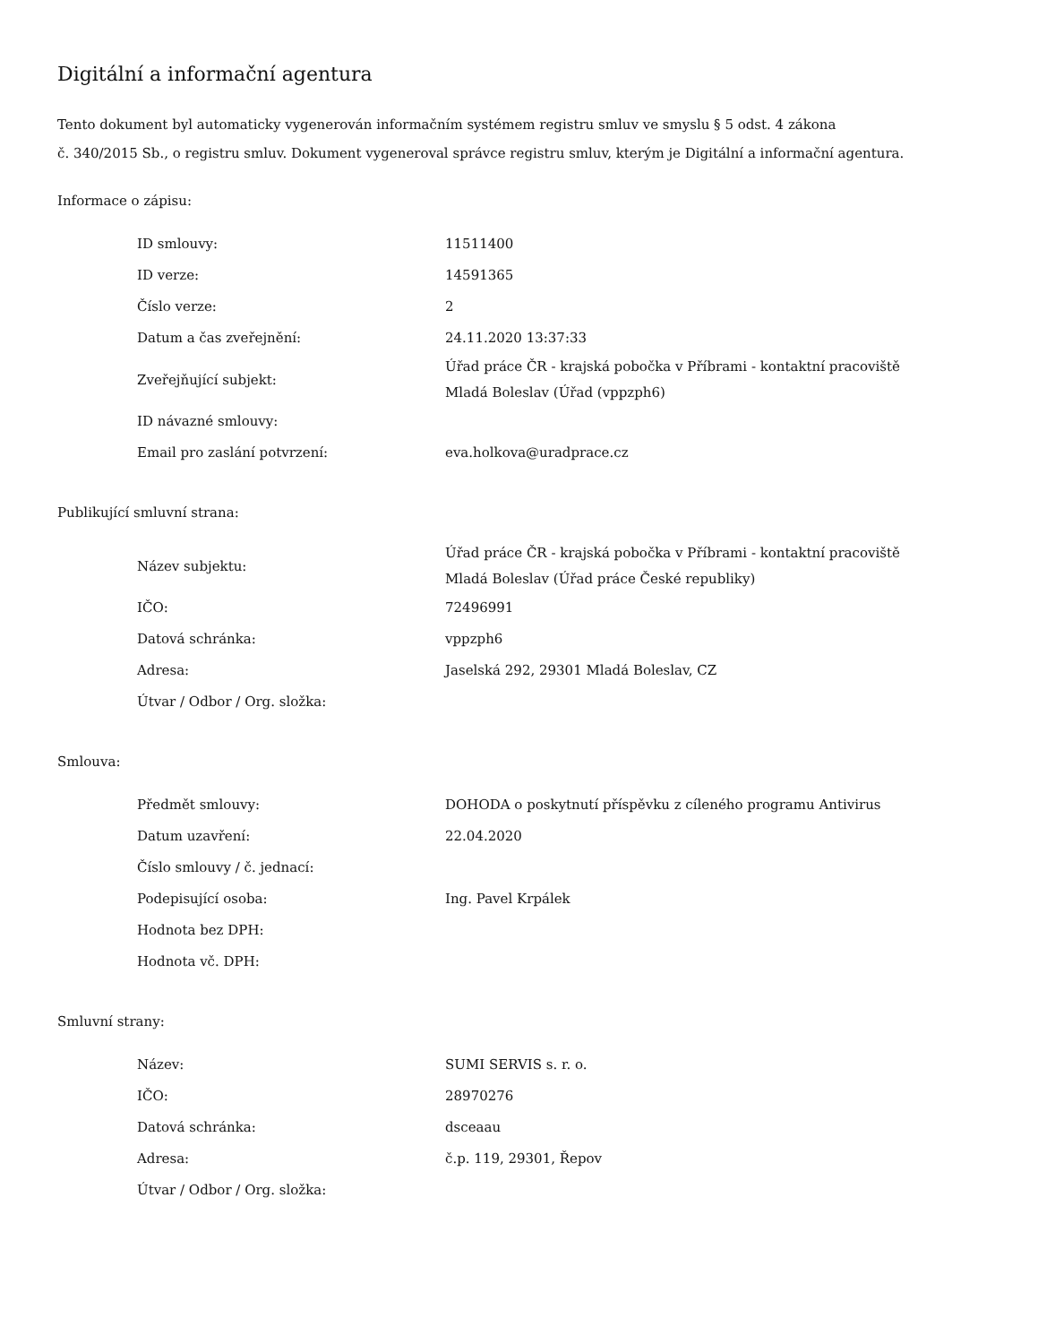Digitální a informační agentura
Tento dokument byl automaticky vygenerován informačním systémem registru smluv ve smyslu § 5 odst. 4 zákona
č. 340/2015 Sb., o registru smluv. Dokument vygeneroval správce registru smluv, kterým je Digitální a informační agentura.
Informace o zápisu:
| ID smlouvy: | 11511400 |
| ID verze: | 14591365 |
| Číslo verze: | 2 |
| Datum a čas zveřejnění: | 24.11.2020 13:37:33 |
| Zveřejňující subjekt: | Úřad práce ČR - krajská pobočka v Příbrami - kontaktní pracoviště Mladá Boleslav (Úřad (vppzph6) |
| ID návazné smlouvy: | |
| Email pro zaslání potvrzení: | eva.holkova@uradprace.cz |
Publikující smluvní strana:
| Název subjektu: | Úřad práce ČR - krajská pobočka v Příbrami - kontaktní pracoviště Mladá Boleslav (Úřad práce České republiky) |
| IČO: | 72496991 |
| Datová schránka: | vppzph6 |
| Adresa: | Jaselská 292, 29301 Mladá Boleslav, CZ |
| Útvar / Odbor / Org. složka: | |
Smlouva:
| Předmět smlouvy: | DOHODA o poskytnutí příspěvku z cíleného programu Antivirus |
| Datum uzavření: | 22.04.2020 |
| Číslo smlouvy / č. jednací: | |
| Podepisující osoba: | Ing. Pavel Krpálek |
| Hodnota bez DPH: | |
| Hodnota vč. DPH: | |
Smluvní strany:
| Název: | SUMI SERVIS s. r. o. |
| IČO: | 28970276 |
| Datová schránka: | dsceaau |
| Adresa: | č.p. 119, 29301, Řepov |
| Útvar / Odbor / Org. složka: | |